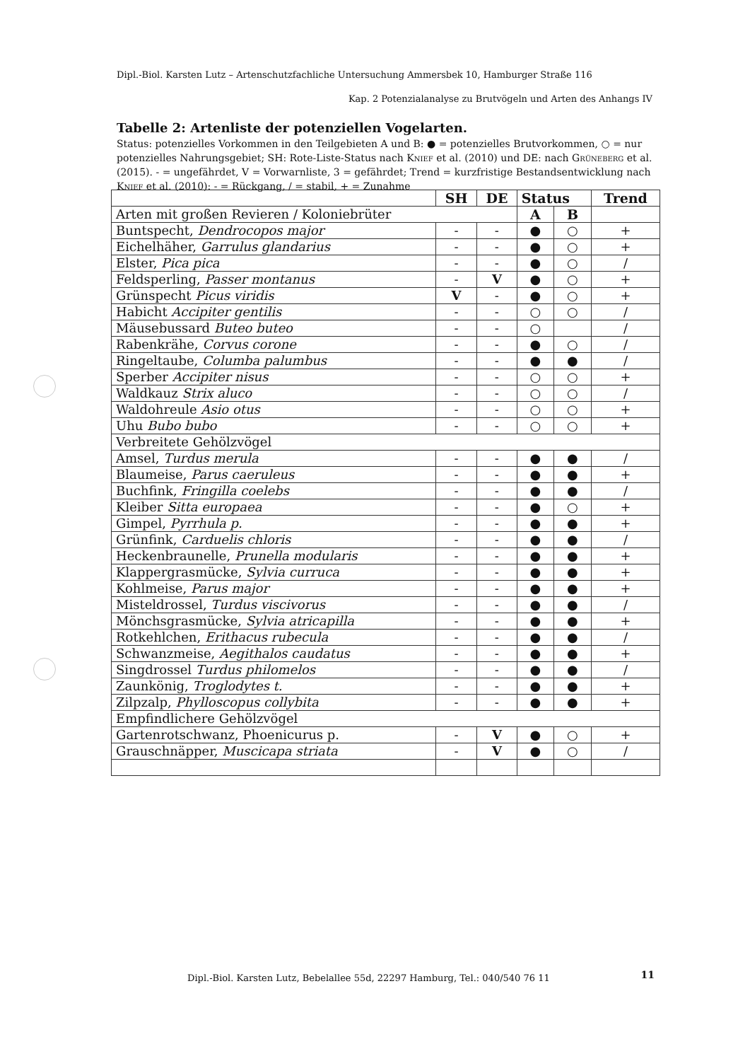Dipl.-Biol. Karsten Lutz – Artenschutzfachliche Untersuchung Ammersbek 10, Hamburger Straße 116
Kap. 2 Potenzialanalyse zu Brutvögeln und Arten des Anhangs IV
Tabelle 2: Artenliste der potenziellen Vogelarten.
Status: potenzielles Vorkommen in den Teilgebieten A und B: ● = potenzielles Brutvorkommen, ○ = nur potenzielles Nahrungsgebiet; SH: Rote-Liste-Status nach Knief et al. (2010) und DE: nach Grüneberg et al. (2015). - = ungefährdet, V = Vorwarnliste, 3 = gefährdet; Trend = kurzfristige Bestandsentwicklung nach Knief et al. (2010): - = Rückgang, / = stabil, + = Zunahme
| | SH | DE | Status | | Trend |
| --- | --- | --- | --- | --- | --- |
| Arten mit großen Revieren / Koloniebrüter | | | A | B | |
| Buntspecht, Dendrocopos major | - | - | ● | ○ | + |
| Eichelhäher, Garrulus glandarius | - | - | ● | ○ | + |
| Elster, Pica pica | - | - | ● | ○ | / |
| Feldsperling, Passer montanus | - | V | ● | ○ | + |
| Grünspecht Picus viridis | V | - | ● | ○ | + |
| Habicht Accipiter gentilis | - | - | ○ | ○ | / |
| Mäusebussard Buteo buteo | - | - | ○ | | / |
| Rabenkrähe, Corvus corone | - | - | ● | ○ | / |
| Ringeltaube, Columba palumbus | - | - | ● | ● | / |
| Sperber Accipiter nisus | - | - | ○ | ○ | + |
| Waldkauz Strix aluco | - | - | ○ | ○ | / |
| Waldohreule Asio otus | - | - | ○ | ○ | + |
| Uhu Bubo bubo | - | - | ○ | ○ | + |
| Verbreitete Gehölzvögel | | | | | |
| Amsel, Turdus merula | - | - | ● | ● | / |
| Blaumeise, Parus caeruleus | - | - | ● | ● | + |
| Buchfink, Fringilla coelebs | - | - | ● | ● | / |
| Kleiber Sitta europaea | - | - | ● | ○ | + |
| Gimpel, Pyrrhula p. | - | - | ● | ● | + |
| Grünfink, Carduelis chloris | - | - | ● | ● | / |
| Heckenbraunelle, Prunella modularis | - | - | ● | ● | + |
| Klappergrasmücke, Sylvia curruca | - | - | ● | ● | + |
| Kohlmeise, Parus major | - | - | ● | ● | + |
| Misteldrossel, Turdus viscivorus | - | - | ● | ● | / |
| Mönchsgrasmücke, Sylvia atricapilla | - | - | ● | ● | + |
| Rotkehlchen, Erithacus rubecula | - | - | ● | ● | / |
| Schwanzmeise, Aegithalos caudatus | - | - | ● | ● | + |
| Singdrossel Turdus philomelos | - | - | ● | ● | / |
| Zaunkönig, Troglodytes t. | - | - | ● | ● | + |
| Zilpzalp, Phylloscopus collybita | - | - | ● | ● | + |
| Empfindlichere Gehölzvögel | | | | | |
| Gartenrotschwanz, Phoenicurus p. | - | V | ● | ○ | + |
| Grauschnäpper, Muscicapa striata | - | V | ● | ○ | / |
Dipl.-Biol. Karsten Lutz, Bebelallee 55d, 22297 Hamburg, Tel.: 040/540 76 11
11